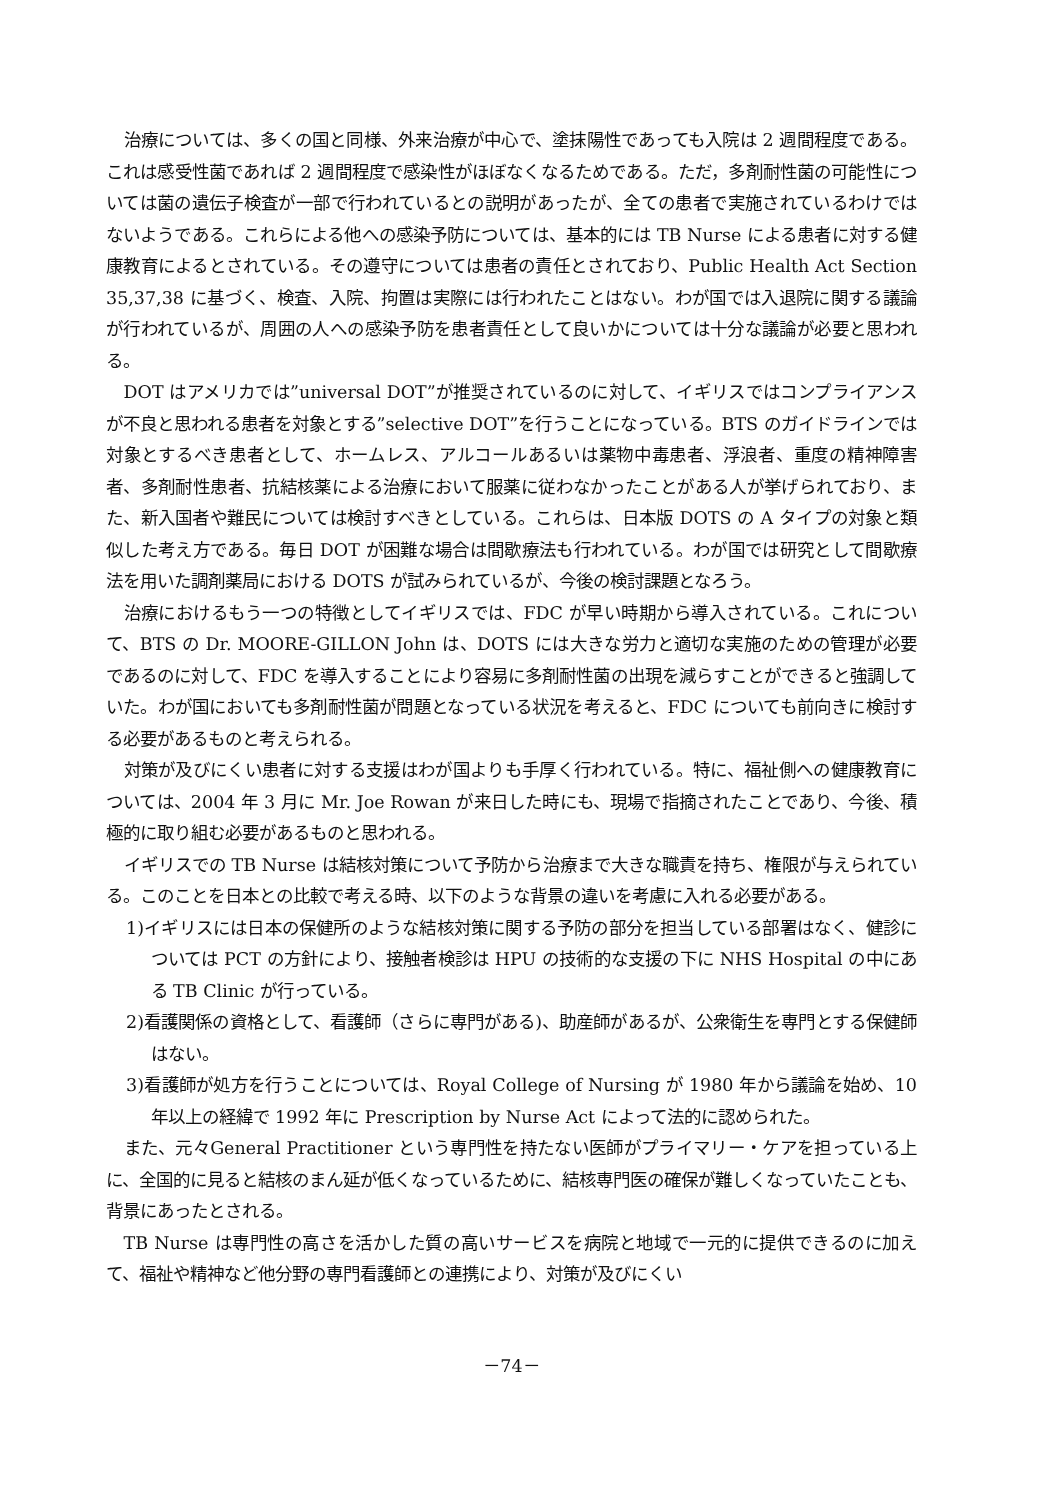治療については、多くの国と同様、外来治療が中心で、塗抹陽性であっても入院は 2 週間程度である。これは感受性菌であれば 2 週間程度で感染性がほぼなくなるためである。ただ，多剤耐性菌の可能性については菌の遺伝子検査が一部で行われているとの説明があったが、全ての患者で実施されているわけではないようである。これらによる他への感染予防については、基本的には TB Nurse による患者に対する健康教育によるとされている。その遵守については患者の責任とされており、Public Health Act Section 35,37,38 に基づく、検査、入院、拘置は実際には行われたことはない。わが国では入退院に関する議論が行われているが、周囲の人への感染予防を患者責任として良いかについては十分な議論が必要と思われる。
DOT はアメリカでは”universal DOT”が推奨されているのに対して、イギリスではコンプライアンスが不良と思われる患者を対象とする”selective DOT”を行うことになっている。BTS のガイドラインでは対象とするべき患者として、ホームレス、アルコールあるいは薬物中毒患者、浮浪者、重度の精神障害者、多剤耐性患者、抗結核薬による治療において服薬に従わなかったことがある人が挙げられており、また、新入国者や難民については検討すべきとしている。これらは、日本版 DOTS の A タイプの対象と類似した考え方である。毎日 DOT が困難な場合は間歇療法も行われている。わが国では研究として間歇療法を用いた調剤薬局における DOTS が試みられているが、今後の検討課題となろう。
治療におけるもう一つの特徴としてイギリスでは、FDC が早い時期から導入されている。これについて、BTS の Dr. MOORE-GILLON John は、DOTS には大きな労力と適切な実施のための管理が必要であるのに対して、FDC を導入することにより容易に多剤耐性菌の出現を減らすことができると強調していた。わが国においても多剤耐性菌が問題となっている状況を考えると、FDC についても前向きに検討する必要があるものと考えられる。
対策が及びにくい患者に対する支援はわが国よりも手厚く行われている。特に、福祉側への健康教育については、2004 年 3 月に Mr. Joe Rowan が来日した時にも、現場で指摘されたことであり、今後、積極的に取り組む必要があるものと思われる。
イギリスでの TB Nurse は結核対策について予防から治療まで大きな職責を持ち、権限が与えられている。このことを日本との比較で考える時、以下のような背景の違いを考慮に入れる必要がある。
1)イギリスには日本の保健所のような結核対策に関する予防の部分を担当している部署はなく、健診については PCT の方針により、接触者検診は HPU の技術的な支援の下に NHS Hospital の中にある TB Clinic が行っている。
2)看護関係の資格として、看護師（さらに専門がある)、助産師があるが、公衆衛生を専門とする保健師はない。
3)看護師が処方を行うことについては、Royal College of Nursing が 1980 年から議論を始め、10 年以上の経緯で 1992 年に Prescription by Nurse Act によって法的に認められた。
また、元々General Practitioner という専門性を持たない医師がプライマリー・ケアを担っている上に、全国的に見ると結核のまん延が低くなっているために、結核専門医の確保が難しくなっていたことも、背景にあったとされる。
TB Nurse は専門性の高さを活かした質の高いサービスを病院と地域で一元的に提供できるのに加えて、福祉や精神など他分野の専門看護師との連携により、対策が及びにくい
－74－